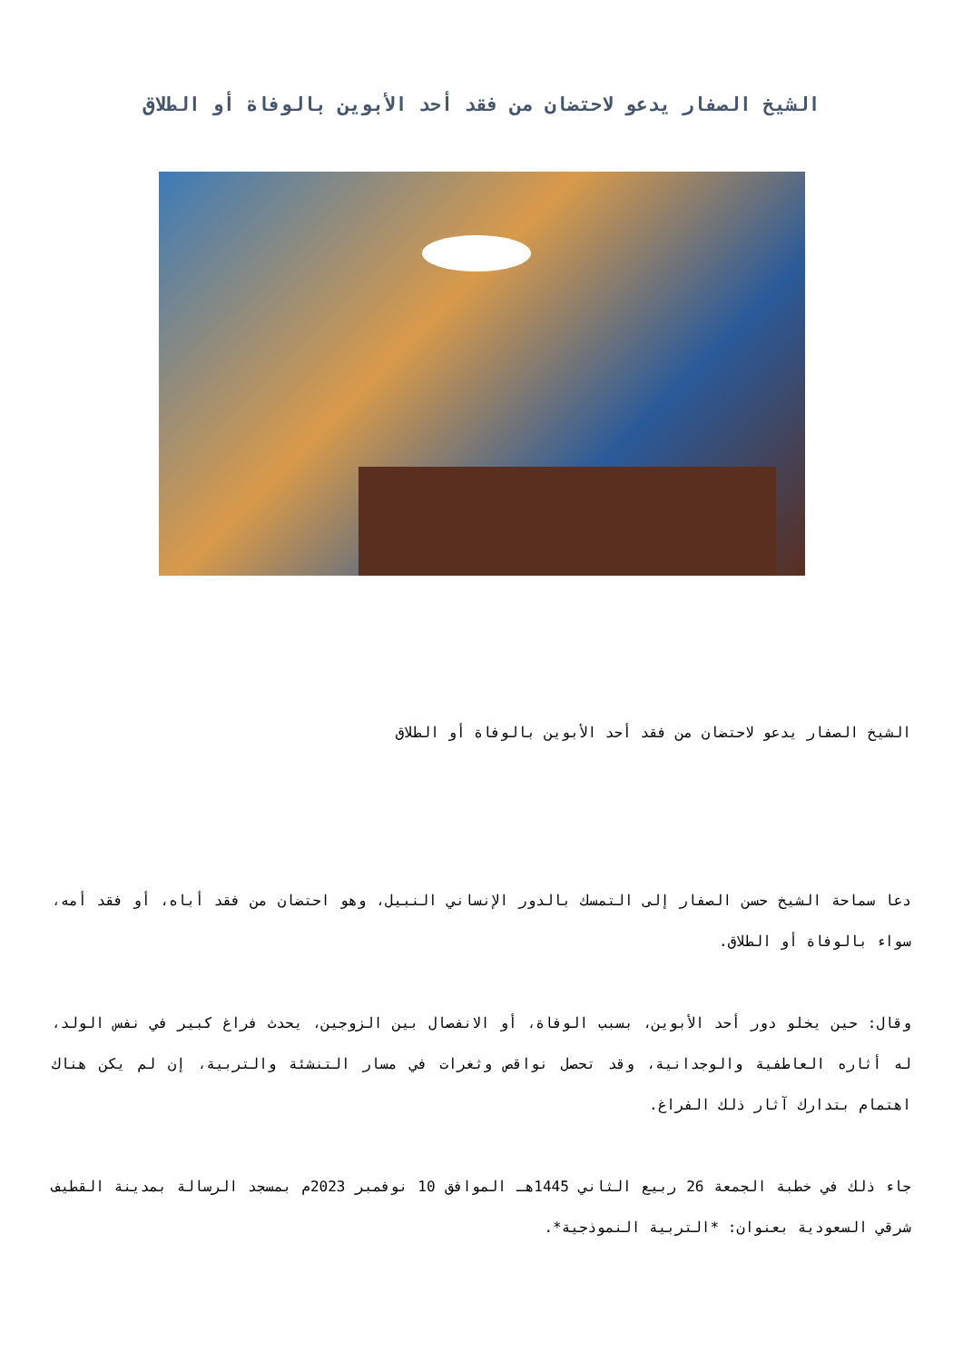الشيخ الصفار يدعو لاحتضان من فقد أحد الأبوين بالوفاة أو الطلاق
الشيخ الصفار يدعو لاحتضان من فقد أحد الأبوين بالوفاة أو الطلاق
دعا سماحة الشيخ حسن الصفار إلى التمسك بالدور الإنساني النبيل، وهو احتضان من فقد أباه، أو فقد أمه، سواء بالوفاة أو الطلاق.
وقال: حين يخلو دور أحد الأبوين، بسبب الوفاة، أو الانفصال بين الزوجين، يحدث فراغ كبير في نفس الولد، له أثاره العاطفية والوجدانية، وقد تحصل نواقص وثغرات في مسار التنشئة والتربية، إن لم يكن هناك اهتمام بتدارك آثار ذلك الفراغ.
جاء ذلك في خطبة الجمعة 26 ربيع الثاني 1445هـ الموافق 10 نوفمبر 2023م بمسجد الرسالة بمدينة القطيف شرقي السعودية بعنوان: *التربية النموذجية*.